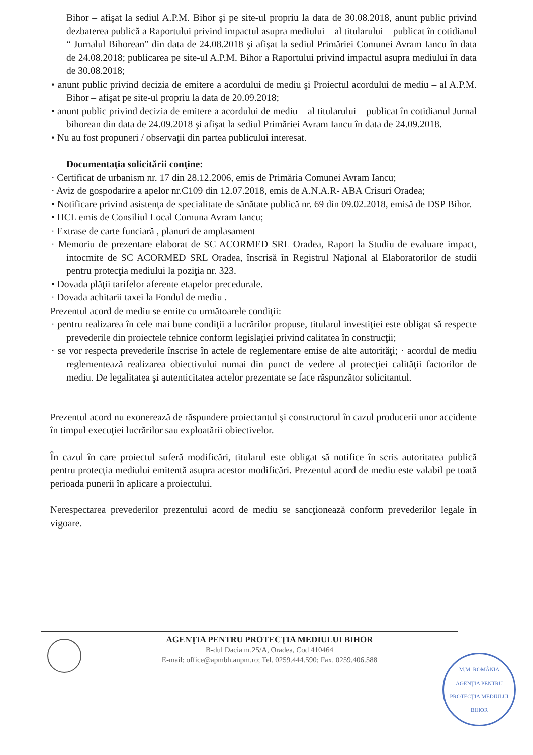Bihor – afişat la sediul A.P.M. Bihor şi pe site-ul propriu la data de 30.08.2018, anunt public privind dezbaterea publică a Raportului privind impactul asupra mediului – al titularului – publicat în cotidianul “ Jurnalul Bihorean” din data de 24.08.2018 şi afişat la sediul Primăriei Comunei Avram Iancu în data de 24.08.2018; publicarea pe site-ul A.P.M. Bihor a Raportului privind impactul asupra mediului în data de 30.08.2018;
• anunt public privind decizia de emitere a acordului de mediu şi Proiectul acordului de mediu – al A.P.M. Bihor – afişat pe site-ul propriu la data de 20.09.2018;
• anunt public privind decizia de emitere a acordului de mediu – al titularului – publicat în cotidianul Jurnal bihorean din data de 24.09.2018 şi afişat la sediul Primăriei Avram Iancu în data de 24.09.2018.
• Nu au fost propuneri / observaţii din partea publicului interesat.
Documentaţia solicitării conţine:
· Certificat de urbanism nr. 17 din 28.12.2006, emis de Primăria Comunei Avram Iancu;
· Aviz de gospodarire a apelor nr.C109 din 12.07.2018, emis de A.N.A.R- ABA Crisuri Oradea;
• Notificare privind asistenţa de specialitate de sănătate publică nr. 69 din 09.02.2018, emisă de DSP Bihor.
• HCL emis de Consiliul Local Comuna Avram Iancu;
· Extrase de carte funciară , planuri de amplasament
· Memoriu de prezentare elaborat de SC ACORMED SRL Oradea, Raport la Studiu de evaluare impact, intocmite de SC ACORMED SRL Oradea, înscrisă în Registrul Naţional al Elaboratorilor de studii pentru protecţia mediului la poziţia nr. 323.
• Dovada plăţii tarifelor aferente etapelor precedurale.
· Dovada achitarii taxei la Fondul de mediu .
Prezentul acord de mediu se emite cu următoarele condiţii:
· pentru realizarea în cele mai bune condiţii a lucrărilor propuse, titularul investiţiei este obligat să respecte prevederile din proiectele tehnice conform legislaţiei privind calitatea în construcţii;
· se vor respecta prevederile înscrise în actele de reglementare emise de alte autorităţi; · acordul de mediu reglementează realizarea obiectivului numai din punct de vedere al protecţiei calităţii factorilor de mediu. De legalitatea şi autenticitatea actelor prezentate se face răspunzător solicitantul.
Prezentul acord nu exonerează de răspundere proiectantul şi constructorul în cazul producerii unor accidente în timpul execuţiei lucrărilor sau exploatării obiectivelor.
În cazul în care proiectul suferă modificări, titularul este obligat să notifice în scris autoritatea publică pentru protecţia mediului emitentă asupra acestor modificări. Prezentul acord de mediu este valabil pe toată perioada punerii în aplicare a proiectului.
Nerespectarea prevederilor prezentului acord de mediu se sancţionează conform prevederilor legale în vigoare.
AGENŢIA PENTRU PROTECŢIA MEDIULUI BIHOR
B-dul Dacia nr.25/A, Oradea, Cod 410464
E-mail: office@apmbh.anpm.ro; Tel. 0259.444.590; Fax. 0259.406.588
M.M. ROMÂNIA
AGENŢIA PENTRU PROTECŢIA MEDIULUI BIHOR